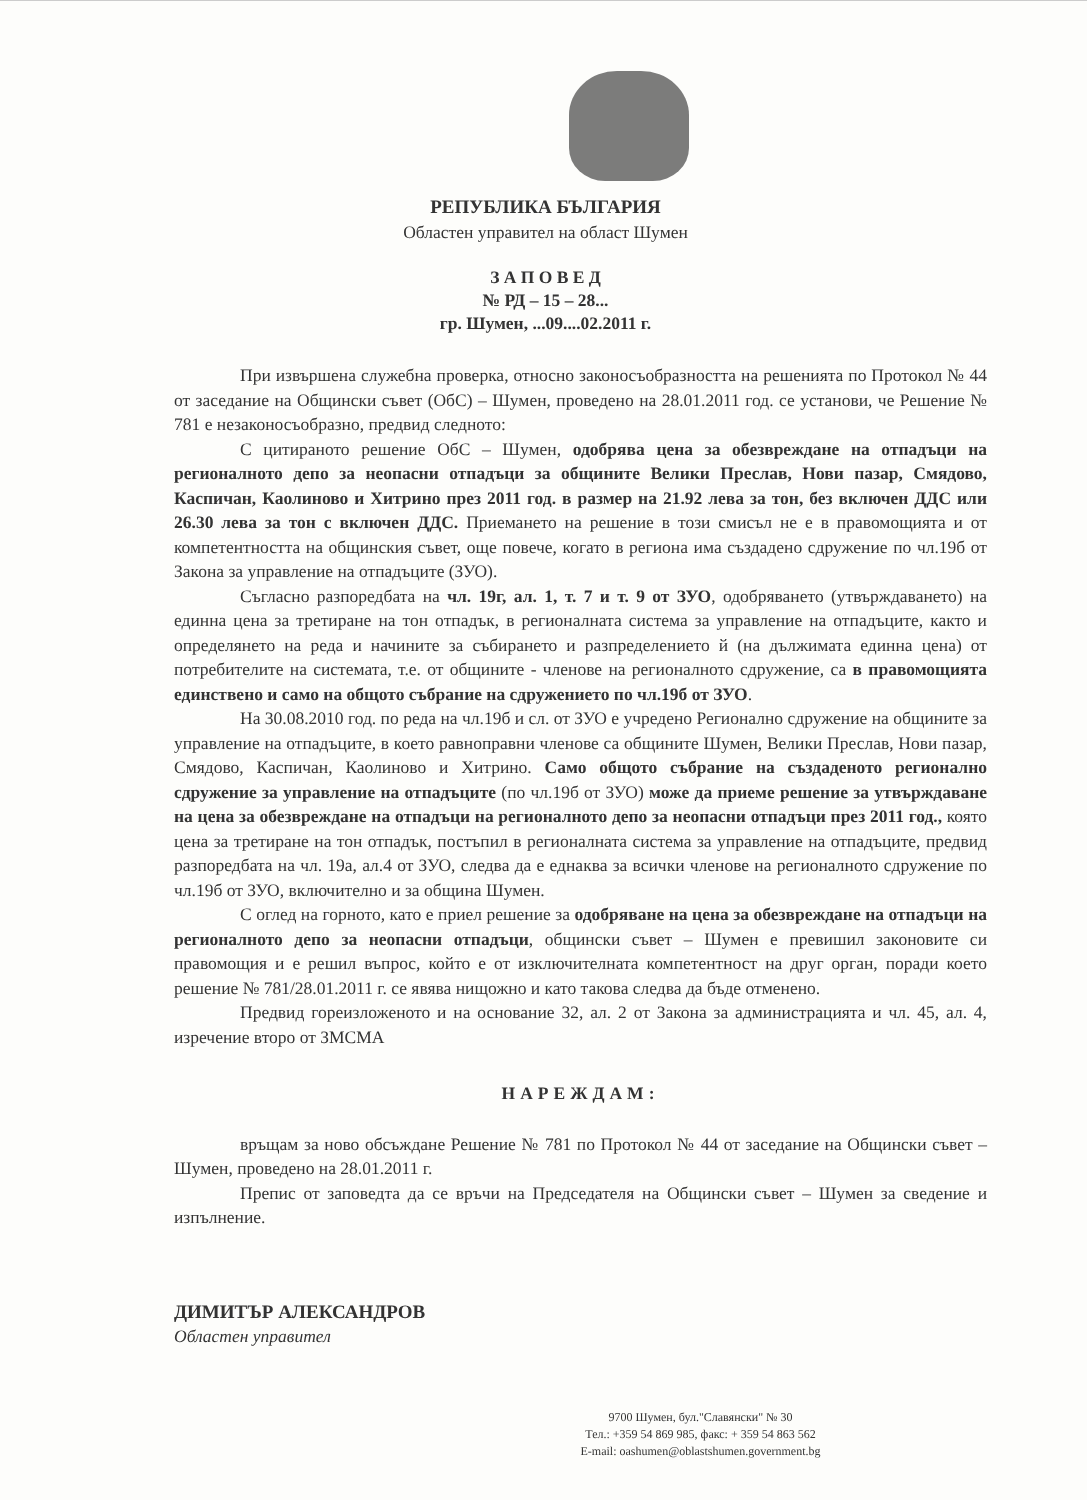РЕПУБЛИКА БЪЛГАРИЯ
Областен управител на област Шумен
З А П О В Е Д
№ РД – 15 – 28...
гр. Шумен, ...09....02.2011 г.
При извършена служебна проверка, относно законосъобразността на решенията по Протокол № 44 от заседание на Общински съвет (ОбС) – Шумен, проведено на 28.01.2011 год. се установи, че Решение № 781 е незаконосъобразно, предвид следното:
С цитираното решение ОбС – Шумен, одобрява цена за обезвреждане на отпадъци на регионалното депо за неопасни отпадъци за общините Велики Преслав, Нови пазар, Смядово, Каспичан, Каолиново и Хитрино през 2011 год. в размер на 21.92 лева за тон, без включен ДДС или 26.30 лева за тон с включен ДДС. Приемането на решение в този смисъл не е в правомощията и от компетентността на общинския съвет, още повече, когато в региона има създадено сдружение по чл.19б от Закона за управление на отпадъците (ЗУО).
Съгласно разпоредбата на чл. 19г, ал. 1, т. 7 и т. 9 от ЗУО, одобряването (утвърждаването) на единна цена за третиране на тон отпадък, в регионалната система за управление на отпадъците, както и определянето на реда и начините за събирането и разпределението й (на дължимата единна цена) от потребителите на системата, т.е. от общините - членове на регионалното сдружение, са в правомощията единствено и само на общото събрание на сдружението по чл.19б от ЗУО.
На 30.08.2010 год. по реда на чл.19б и сл. от ЗУО е учредено Регионално сдружение на общините за управление на отпадъците, в което равноправни членове са общините Шумен, Велики Преслав, Нови пазар, Смядово, Каспичан, Каолиново и Хитрино. Само общото събрание на създаденото регионално сдружение за управление на отпадъците (по чл.19б от ЗУО) може да приеме решение за утвърждаване на цена за обезвреждане на отпадъци на регионалното депо за неопасни отпадъци през 2011 год., която цена за третиране на тон отпадък, постъпил в регионалната система за управление на отпадъците, предвид разпоредбата на чл. 19а, ал.4 от ЗУО, следва да е еднаква за всички членове на регионалното сдружение по чл.19б от ЗУО, включително и за община Шумен.
С оглед на горното, като е приел решение за одобряване на цена за обезвреждане на отпадъци на регионалното депо за неопасни отпадъци, общински съвет – Шумен е превишил законовите си правомощия и е решил въпрос, който е от изключителната компетентност на друг орган, поради което решение № 781/28.01.2011 г. се явява нищожно и като такова следва да бъде отменено.
Предвид гореизложеното и на основание 32, ал. 2 от Закона за администрацията и чл. 45, ал. 4, изречение второ от ЗМСМА
НАРЕЖДАМ:
връщам за ново обсъждане Решение № 781 по Протокол № 44 от заседание на Общински съвет – Шумен, проведено на 28.01.2011 г.
Препис от заповедта да се връчи на Председателя на Общински съвет – Шумен за сведение и изпълнение.
ДИМИТЪР АЛЕКСАНДРОВ
Областен управител
9700 Шумен, бул."Славянски" № 30
Тел.: +359 54 869 985, факс: + 359 54 863 562
E-mail: oashumen@oblastshumen.government.bg